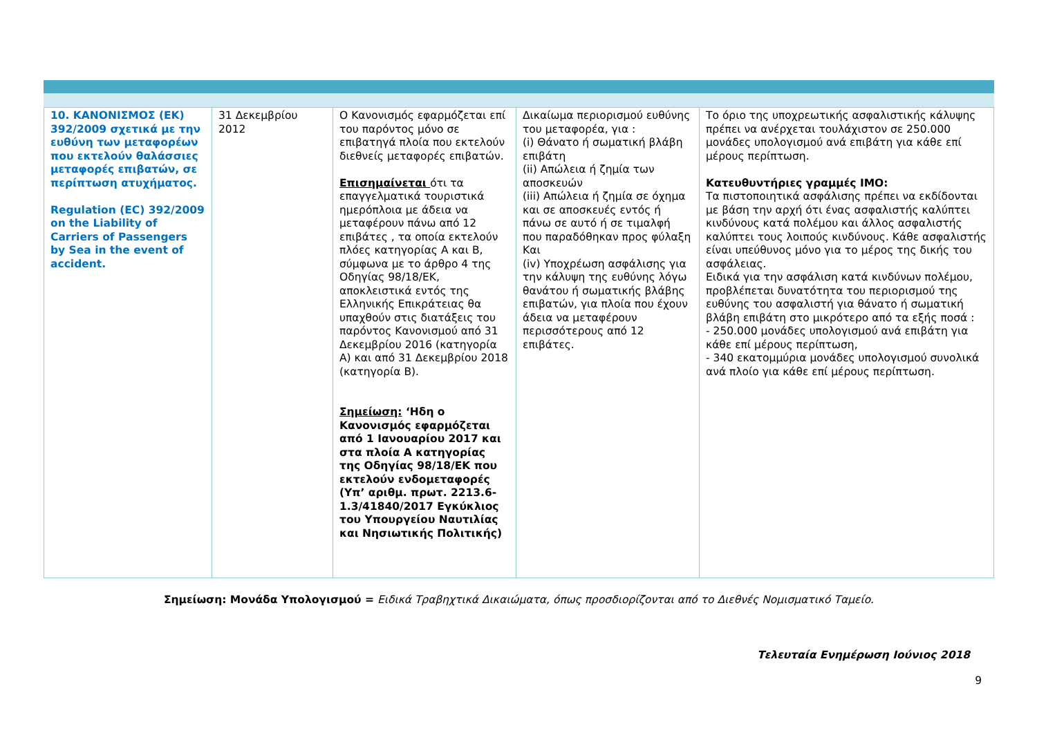| 10. ΚΑΝΟΝΙΣΜΟΣ (ΕΚ) 392/2009 σχετικά με την ευθύνη των μεταφορέων που εκτελούν θαλάσσιες μεταφορές επιβατών, σε περίπτωση ατυχήματος. Regulation (EC) 392/2009 on the Liability of Carriers of Passengers by Sea in the event of accident. | 31 Δεκεμβρίου 2012 | Ο Κανονισμός εφαρμόζεται επί του παρόντος μόνο σε επιβατηγά πλοία που εκτελούν διεθνείς μεταφορές επιβατών. Επισημαίνεται ότι τα επαγγελματικά τουριστικά ημερόπλοια με άδεια να μεταφέρουν πάνω από 12 επιβάτες , τα οποία εκτελούν πλόες κατηγορίας Α και Β, σύμφωνα με το άρθρο 4 της Οδηγίας 98/18/ΕΚ, αποκλειστικά εντός της Ελληνικής Επικράτειας θα υπαχθούν στις διατάξεις του παρόντος Κανονισμού από 31 Δεκεμβρίου 2016 (κατηγορία Α) και από 31 Δεκεμβρίου 2018 (κατηγορία Β). Σημείωση: ‘Ηδη ο Κανονισμός εφαρμόζεται από 1 Ιανουαρίου 2017 και στα πλοία Α κατηγορίας της Οδηγίας 98/18/ΕΚ που εκτελούν ενδομεταφορές (Υπ’ αριθμ. πρωτ. 2213.6-1.3/41840/2017 Εγκύκλιος του Υπουργείου Ναυτιλίας και Νησιωτικής Πολιτικής) | Δικαίωμα περιορισμού ευθύνης του μεταφορέα, για : (i) Θάνατο ή σωματική βλάβη επιβάτη (ii) Απώλεια ή ζημία των αποσκευών (iii) Απώλεια ή ζημία σε όχημα και σε αποσκευές εντός ή πάνω σε αυτό ή σε τιμαλφή που παραδόθηκαν προς φύλαξη Και (iv) Υποχρέωση ασφάλισης για την κάλυψη της ευθύνης λόγω θανάτου ή σωματικής βλάβης επιβατών, για πλοία που έχουν άδεια να μεταφέρουν περισσότερους από 12 επιβάτες. | Το όριο της υποχρεωτικής ασφαλιστικής κάλυψης πρέπει να ανέρχεται τουλάχιστον σε 250.000 μονάδες υπολογισμού ανά επιβάτη για κάθε επί μέρους περίπτωση. Κατευθυντήριες γραμμές ΙΜΟ: Τα πιστοποιητικά ασφάλισης πρέπει να εκδίδονται με βάση την αρχή ότι ένας ασφαλιστής καλύπτει κινδύνους κατά πολέμου και άλλος ασφαλιστής καλύπτει τους λοιπούς κινδύνους. Κάθε ασφαλιστής είναι υπεύθυνος μόνο για το μέρος της δικής του ασφάλειας. Ειδικά για την ασφάλιση κατά κινδύνων πολέμου, προβλέπεται δυνατότητα του περιορισμού της ευθύνης του ασφαλιστή για θάνατο ή σωματική βλάβη επιβάτη στο μικρότερο από τα εξής ποσά : - 250.000 μονάδες υπολογισμού ανά επιβάτη για κάθε επί μέρους περίπτωση, - 340 εκατομμύρια μονάδες υπολογισμού συνολικά ανά πλοίο για κάθε επί μέρους περίπτωση. |
Σημείωση: Μονάδα Υπολογισμού = Ειδικά Τραβηχτικά Δικαιώματα, όπως προσδιορίζονται από το Διεθνές Νομισματικό Ταμείο.
Τελευταία Ενημέρωση Ιούνιος 2018
9